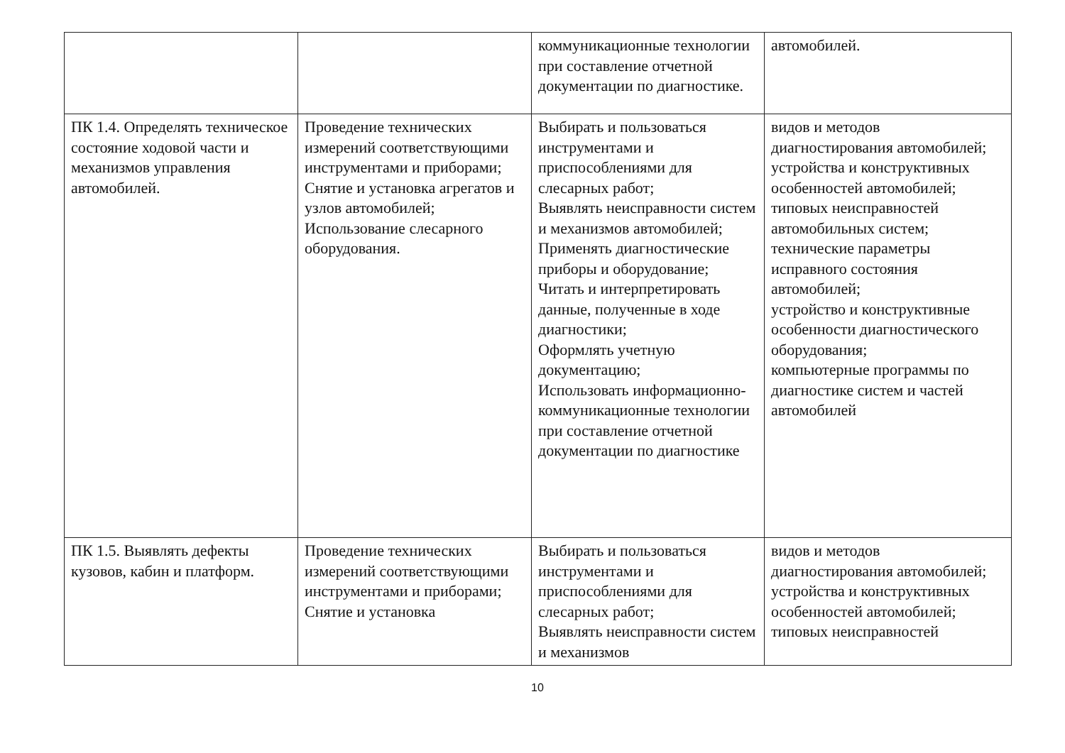| | | коммуникационные технологии при составление отчетной документации по диагностике. | автомобилей. |
| ПК 1.4. Определять техническое состояние ходовой части и механизмов управления автомобилей. | Проведение технических измерений соответствующими инструментами и приборами; Снятие и установка агрегатов и узлов автомобилей; Использование слесарного оборудования. | Выбирать и пользоваться инструментами и приспособлениями для слесарных работ; Выявлять неисправности систем и механизмов автомобилей; Применять диагностические приборы и оборудование; Читать и интерпретировать данные, полученные в ходе диагностики; Оформлять учетную документацию; Использовать информационно-коммуникационные технологии при составление отчетной документации по диагностике | видов и методов диагностирования автомобилей; устройства и конструктивных особенностей автомобилей; типовых неисправностей автомобильных систем; технические параметры исправного состояния автомобилей; устройство и конструктивные особенности диагностического оборудования; компьютерные программы по диагностике систем и частей автомобилей |
| ПК 1.5. Выявлять дефекты кузовов, кабин и платформ. | Проведение технических измерений соответствующими инструментами и приборами; Снятие и установка | Выбирать и пользоваться инструментами и приспособлениями для слесарных работ; Выявлять неисправности систем и механизмов | видов и методов диагностирования автомобилей; устройства и конструктивных особенностей автомобилей; типовых неисправностей |
10